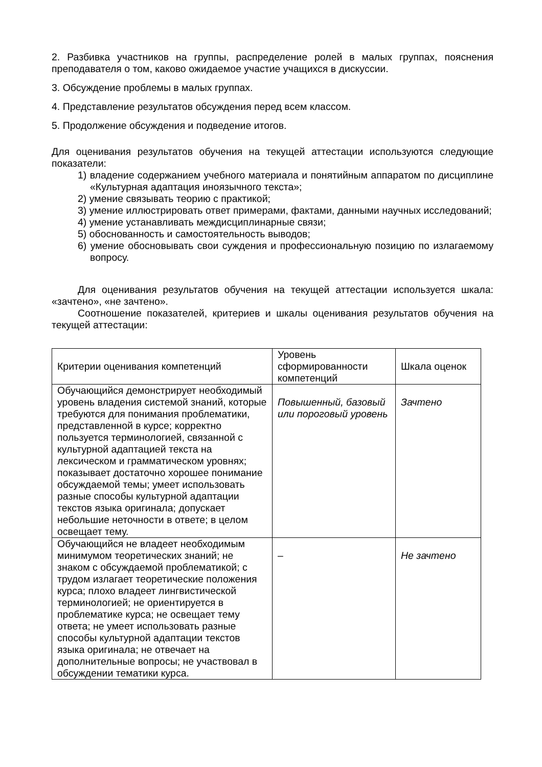2. Разбивка участников на группы, распределение ролей в малых группах, пояснения преподавателя о том, каково ожидаемое участие учащихся в дискуссии.
3. Обсуждение проблемы в малых группах.
4. Представление результатов обсуждения перед всем классом.
5. Продолжение обсуждения и подведение итогов.
Для оценивания результатов обучения на текущей аттестации используются следующие показатели:
1) владение содержанием учебного материала и понятийным аппаратом по дисциплине «Культурная адаптация иноязычного текста»;
2) умение связывать теорию с практикой;
3) умение иллюстрировать ответ примерами, фактами, данными научных исследований;
4) умение устанавливать междисциплинарные связи;
5) обоснованность и самостоятельность выводов;
6) умение обосновывать свои суждения и профессиональную позицию по излагаемому вопросу.
Для оценивания результатов обучения на текущей аттестации используется шкала: «зачтено», «не зачтено».
Соотношение показателей, критериев и шкалы оценивания результатов обучения на текущей аттестации:
| Критерии оценивания компетенций | Уровень сформированности компетенций | Шкала оценок |
| --- | --- | --- |
| Обучающийся демонстрирует необходимый уровень владения системой знаний, которые требуются для понимания проблематики, представленной в курсе; корректно пользуется терминологией, связанной с культурной адаптацией текста на лексическом и грамматическом уровнях; показывает достаточно хорошее понимание обсуждаемой темы; умеет использовать разные способы культурной адаптации текстов языка оригинала; допускает небольшие неточности в ответе; в целом освещает тему. | Повышенный, базовый или пороговый уровень | Зачтено |
| Обучающийся не владеет необходимым минимумом теоретических знаний; не знаком с обсуждаемой проблематикой; с трудом излагает теоретические положения курса; плохо владеет лингвистической терминологией; не ориентируется в проблематике курса; не освещает тему ответа; не умеет использовать разные способы культурной адаптации текстов языка оригинала; не отвечает на дополнительные вопросы; не участвовал в обсуждении тематики курса. | – | Не зачтено |